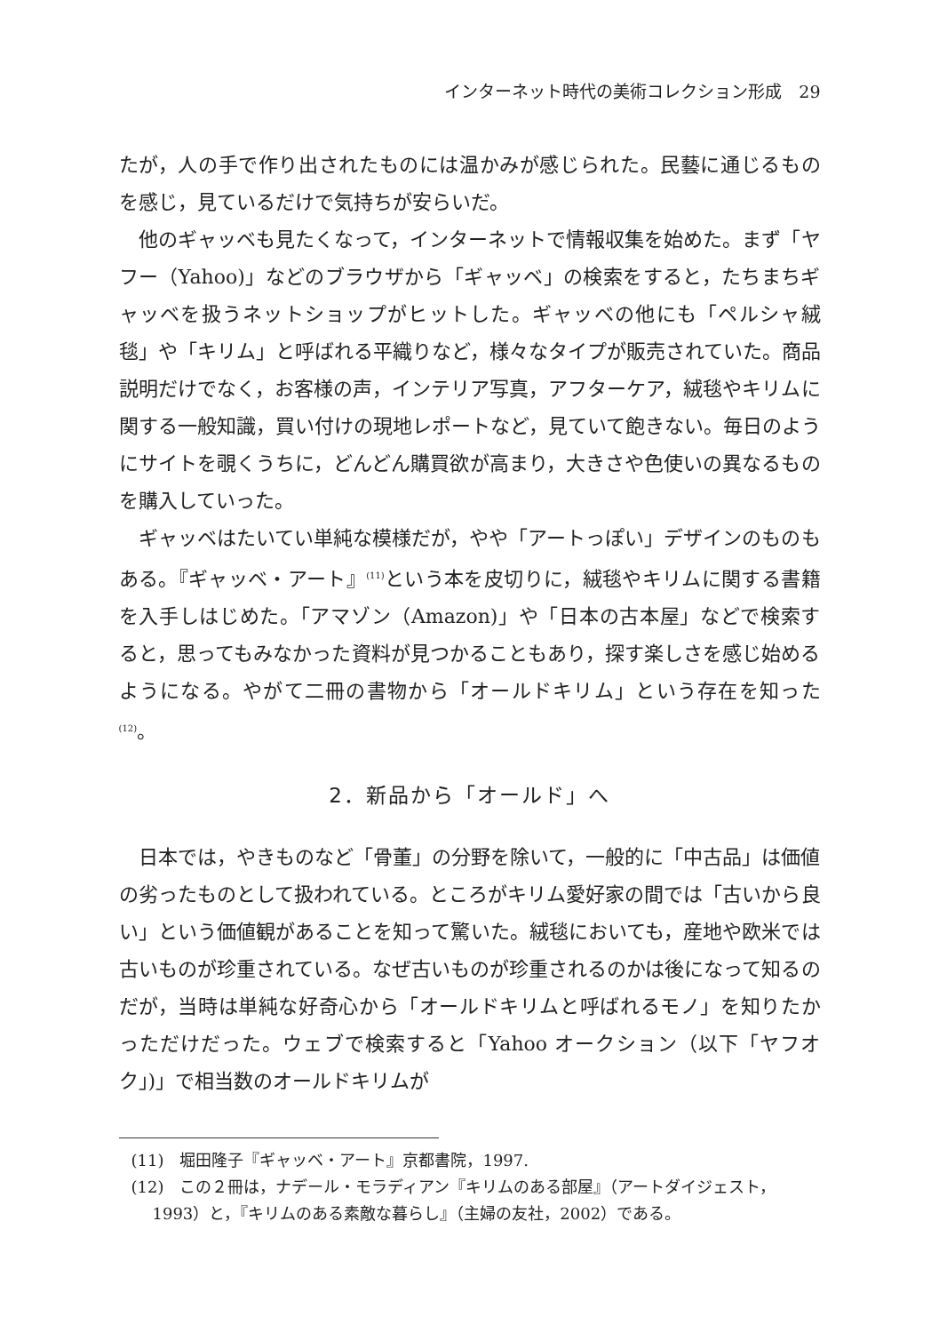インターネット時代の美術コレクション形成　29
たが，人の手で作り出されたものには温かみが感じられた。民藝に通じるものを感じ，見ているだけで気持ちが安らいだ。
他のギャッベも見たくなって，インターネットで情報収集を始めた。まず「ヤフー（Yahoo)」などのブラウザから「ギャッベ」の検索をすると，たちまちギャッベを扱うネットショップがヒットした。ギャッベの他にも「ペルシャ絨毯」や「キリム」と呼ばれる平織りなど，様々なタイプが販売されていた。商品説明だけでなく，お客様の声，インテリア写真，アフターケア，絨毯やキリムに関する一般知識，買い付けの現地レポートなど，見ていて飽きない。毎日のようにサイトを覗くうちに，どんどん購買欲が高まり，大きさや色使いの異なるものを購入していった。
ギャッベはたいてい単純な模様だが，やや「アートっぽい」デザインのものもある。『ギャッベ・アート』<sup>(11)</sup>という本を皮切りに，絨毯やキリムに関する書籍を入手しはじめた。「アマゾン（Amazon)」や「日本の古本屋」などで検索すると，思ってもみなかった資料が見つかることもあり，探す楽しさを感じ始めるようになる。やがて二冊の書物から「オールドキリム」という存在を知った<sup>(12)</sup>。
2．新品から「オールド」へ
日本では，やきものなど「骨董」の分野を除いて，一般的に「中古品」は価値の劣ったものとして扱われている。ところがキリム愛好家の間では「古いから良い」という価値観があることを知って驚いた。絨毯においても，産地や欧米では古いものが珍重されている。なぜ古いものが珍重されるのかは後になって知るのだが，当時は単純な好奇心から「オールドキリムと呼ばれるモノ」を知りたかっただけだった。ウェブで検索すると「Yahoo オークション（以下「ヤフオク」)」で相当数のオールドキリムが
(11)　堀田隆子『ギャッベ・アート』京都書院，1997.
(12)　この２冊は，ナデール・モラディアン『キリムのある部屋』（アートダイジェスト，1993）と，『キリムのある素敵な暮らし』（主婦の友社，2002）である。